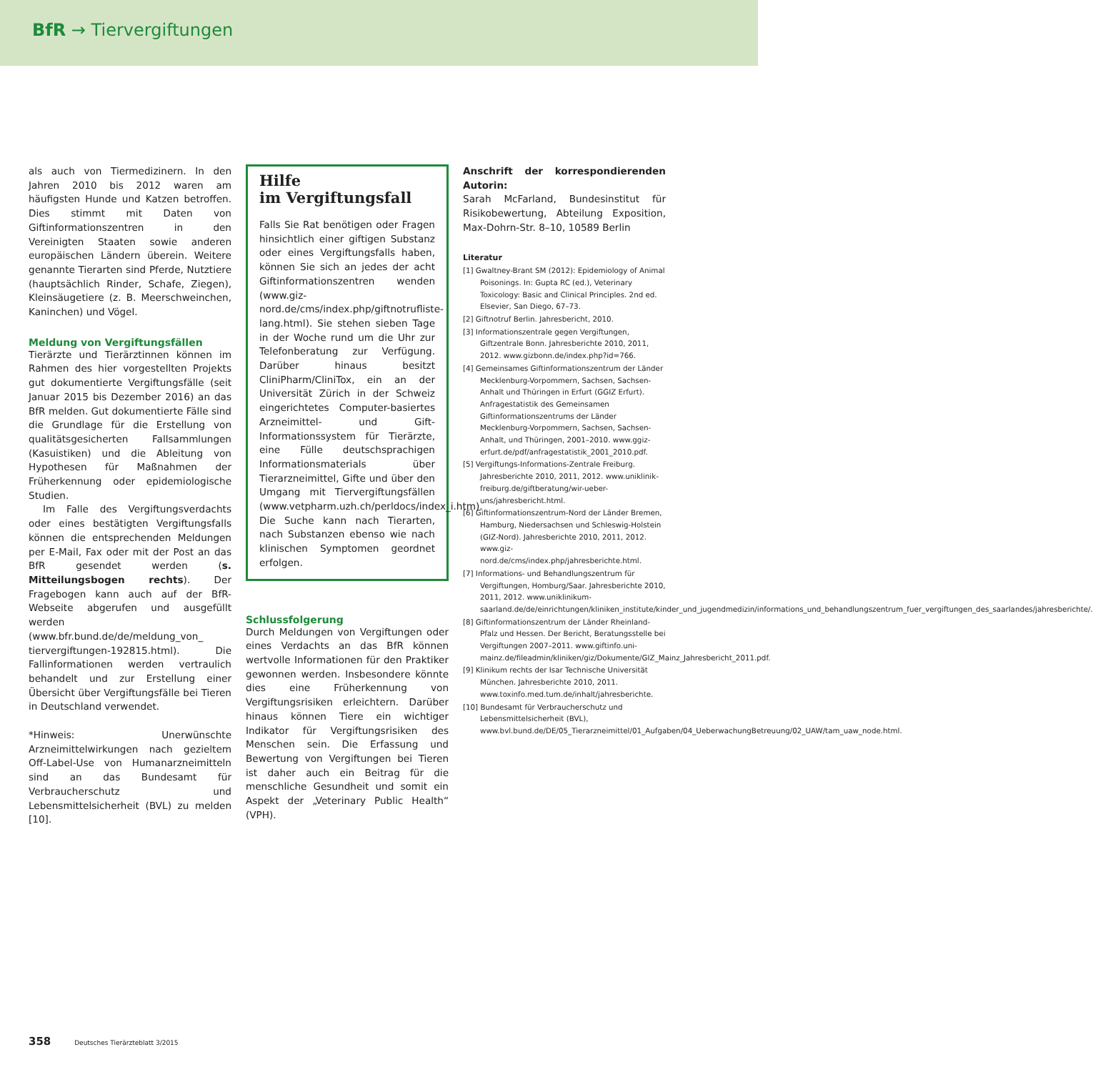BfR → Tiervergiftungen
als auch von Tiermedizinern. In den Jahren 2010 bis 2012 waren am häufigsten Hunde und Katzen betroffen. Dies stimmt mit Daten von Giftinformationszentren in den Vereinigten Staaten sowie anderen europäischen Ländern überein. Weitere genannte Tierarten sind Pferde, Nutztiere (hauptsächlich Rinder, Schafe, Ziegen), Kleinsäugetiere (z. B. Meerschweinchen, Kaninchen) und Vögel.
Meldung von Vergiftungsfällen
Tierärzte und Tierärztinnen können im Rahmen des hier vorgestellten Projekts gut dokumentierte Vergiftungsfälle (seit Januar 2015 bis Dezember 2016) an das BfR melden. Gut dokumentierte Fälle sind die Grundlage für die Erstellung von qualitätsgesicherten Fallsammlungen (Kasuistiken) und die Ableitung von Hypothesen für Maßnahmen der Früherkennung oder epidemiologische Studien.
Im Falle des Vergiftungsverdachts oder eines bestätigten Vergiftungsfalls können die entsprechenden Meldungen per E-Mail, Fax oder mit der Post an das BfR gesendet werden (s. Mitteilungsbogen rechts). Der Fragebogen kann auch auf der BfR-Webseite abgerufen und ausgefüllt werden (www.bfr.bund.de/de/meldung_von_ tiervergiftungen-192815.html). Die Fallinformationen werden vertraulich behandelt und zur Erstellung einer Übersicht über Vergiftungsfälle bei Tieren in Deutschland verwendet.
*Hinweis: Unerwünschte Arzneimittelwirkungen nach gezieltem Off-Label-Use von Humanarzneimitteln sind an das Bundesamt für Verbraucherschutz und Lebensmittelsicherheit (BVL) zu melden [10].
Hilfe
im Vergiftungsfall
Falls Sie Rat benötigen oder Fragen hinsichtlich einer giftigen Substanz oder eines Vergiftungsfalls haben, können Sie sich an jedes der acht Giftinformationszentren wenden (www.giz-nord.de/cms/index.php/giftnotrufliste-lang.html). Sie stehen sieben Tage in der Woche rund um die Uhr zur Telefonberatung zur Verfügung. Darüber hinaus besitzt CliniPharm/CliniTox, ein an der Universität Zürich in der Schweiz eingerichtetes Computer-basiertes Arzneimittel- und Gift-Informationssystem für Tierärzte, eine Fülle deutschsprachigen Informationsmaterials über Tierarzneimittel, Gifte und über den Umgang mit Tiervergiftungsfällen (www.vetpharm.uzh.ch/perldocs/index_i.htm). Die Suche kann nach Tierarten, nach Substanzen ebenso wie nach klinischen Symptomen geordnet erfolgen.
Schlussfolgerung
Durch Meldungen von Vergiftungen oder eines Verdachts an das BfR können wertvolle Informationen für den Praktiker gewonnen werden. Insbesondere könnte dies eine Früherkennung von Vergiftungsrisiken erleichtern. Darüber hinaus können Tiere ein wichtiger Indikator für Vergiftungsrisiken des Menschen sein. Die Erfassung und Bewertung von Vergiftungen bei Tieren ist daher auch ein Beitrag für die menschliche Gesundheit und somit ein Aspekt der „Veterinary Public Health“ (VPH).
Anschrift der korrespondierenden Autorin:
Sarah McFarland, Bundesinstitut für Risikobewertung, Abteilung Exposition, Max-Dohrn-Str. 8–10, 10589 Berlin
Literatur
[1] Gwaltney-Brant SM (2012): Epidemiology of Animal Poisonings. In: Gupta RC (ed.), Veterinary Toxicology: Basic and Clinical Principles. 2nd ed. Elsevier, San Diego, 67–73.
[2] Giftnotruf Berlin. Jahresbericht, 2010.
[3] Informationszentrale gegen Vergiftungen, Giftzentrale Bonn. Jahresberichte 2010, 2011, 2012. www.gizbonn.de/index.php?id=766.
[4] Gemeinsames Giftinformationszentrum der Länder Mecklenburg-Vorpommern, Sachsen, Sachsen-Anhalt und Thüringen in Erfurt (GGIZ Erfurt). Anfragestatistik des Gemeinsamen Giftinformationszentrums der Länder Mecklenburg-Vorpommern, Sachsen, Sachsen-Anhalt, und Thüringen, 2001–2010. www.ggiz-erfurt.de/pdf/anfragestatistik_2001_2010.pdf.
[5] Vergiftungs-Informations-Zentrale Freiburg. Jahresberichte 2010, 2011, 2012. www.uniklinik-freiburg.de/giftberatung/wir-ueber-uns/jahresbericht.html.
[6] Giftinformationszentrum-Nord der Länder Bremen, Hamburg, Niedersachsen und Schleswig-Holstein (GIZ-Nord). Jahresberichte 2010, 2011, 2012. www.giz-nord.de/cms/index.php/jahresberichte.html.
[7] Informations- und Behandlungszentrum für Vergiftungen, Homburg/Saar. Jahresberichte 2010, 2011, 2012. www.uniklinikum-saarland.de/de/einrichtungen/kliniken_institute/kinder_und_jugendmedizin/informations_und_behandlungszentrum_fuer_vergiftungen_des_saarlandes/jahresberichte/.
[8] Giftinformationszentrum der Länder Rheinland-Pfalz und Hessen. Der Bericht, Beratungsstelle bei Vergiftungen 2007–2011. www.giftinfo.uni-mainz.de/fileadmin/kliniken/giz/Dokumente/GIZ_Mainz_Jahresbericht_2011.pdf.
[9] Klinikum rechts der Isar Technische Universität München. Jahresberichte 2010, 2011. www.toxinfo.med.tum.de/inhalt/jahresberichte.
[10] Bundesamt für Verbraucherschutz und Lebensmittelsicherheit (BVL), www.bvl.bund.de/DE/05_Tierarzneimittel/01_Aufgaben/04_UeberwachungBetreuung/02_UAW/tam_uaw_node.html.
358 Deutsches Tierärzteblatt 3/2015